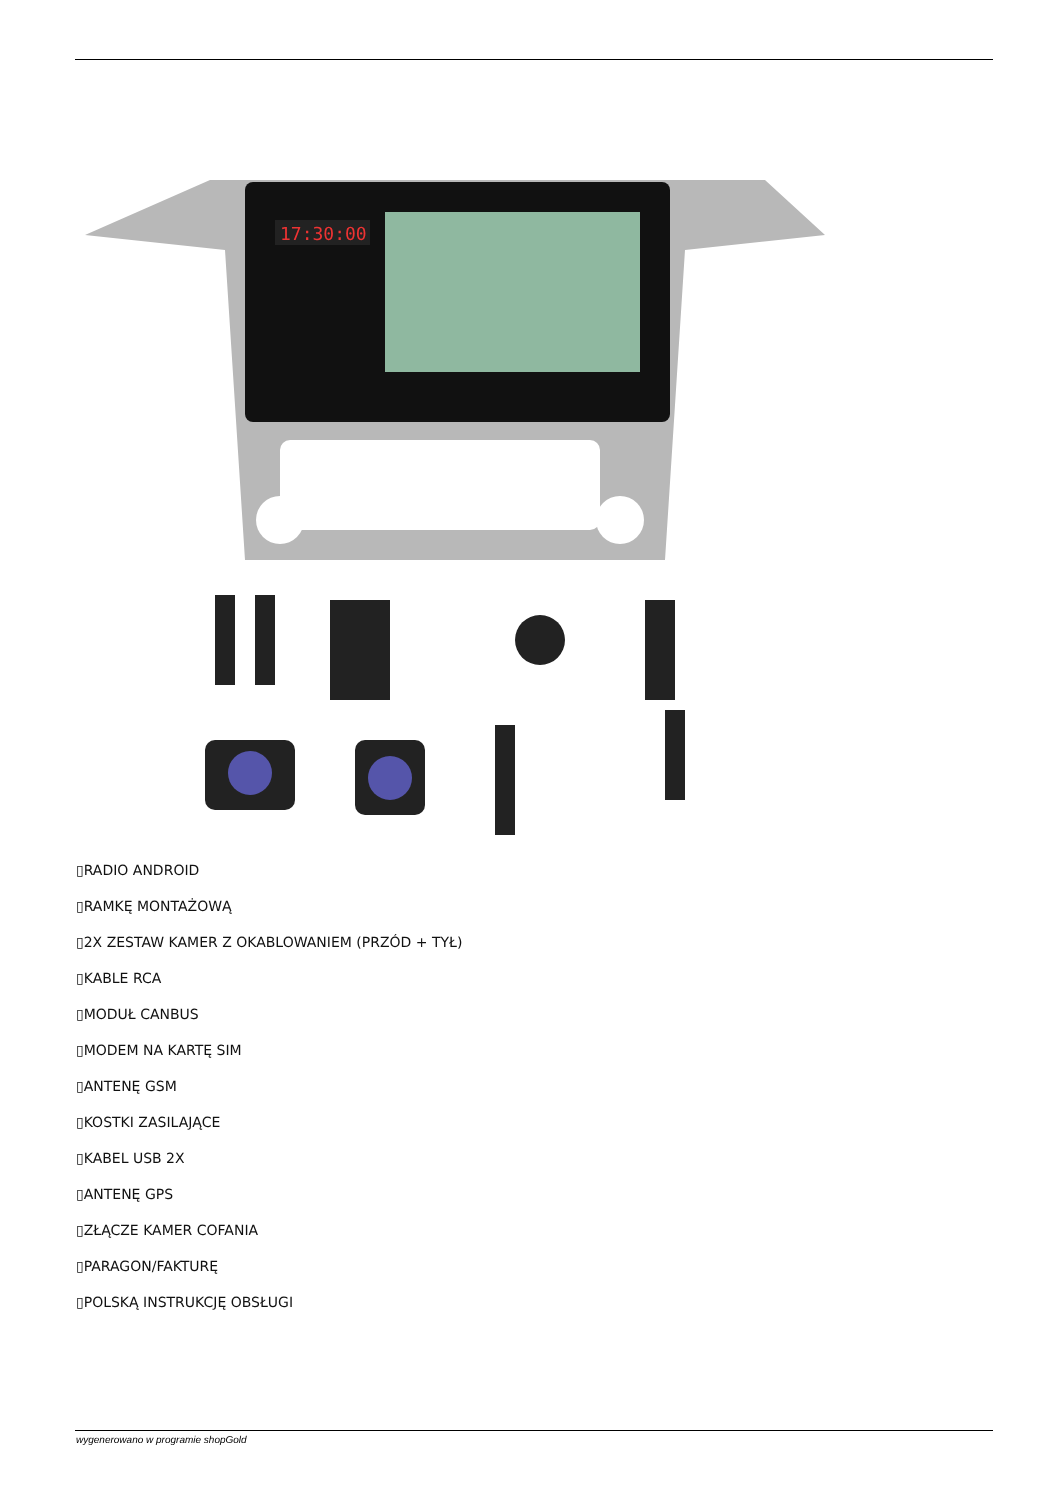17:30:00
▯RADIO ANDROID
▯RAMKĘ MONTAŻOWĄ
▯2X ZESTAW KAMER Z OKABLOWANIEM (PRZÓD + TYŁ)
▯KABLE RCA
▯MODUŁ CANBUS
▯MODEM NA KARTĘ SIM
▯ANTENĘ GSM
▯KOSTKI ZASILAJĄCE
▯KABEL USB 2X
▯ANTENĘ GPS
▯ZŁĄCZE KAMER COFANIA
▯PARAGON/FAKTURĘ
▯POLSKĄ INSTRUKCJĘ OBSŁUGI
wygenerowano w programie shopGold